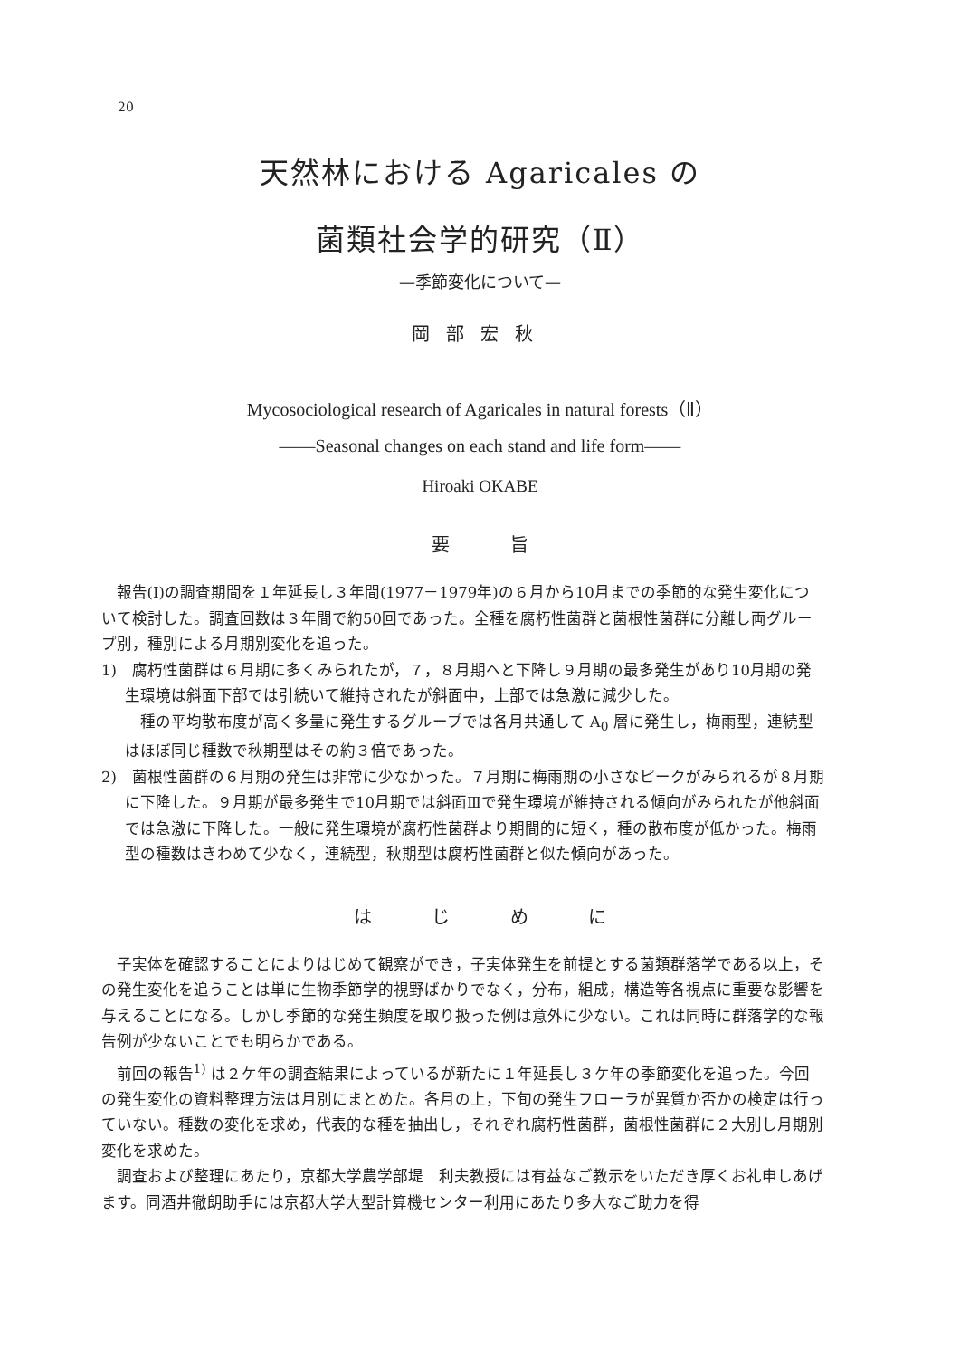20
天然林における Agaricales の
菌類社会学的研究（Ⅱ）
—季節変化について—
岡部宏秋
Mycosociological research of Agaricales in natural forests（Ⅱ）
——Seasonal changes on each stand and life form——
Hiroaki OKABE
要 旨
報告(Ⅰ)の調査期間を１年延長し３年間(1977－1979年)の６月から10月までの季節的な発生変化について検討した。調査回数は３年間で約50回であった。全種を腐朽性菌群と菌根性菌群に分離し両グループ別，種別による月期別変化を追った。
1)　腐朽性菌群は６月期に多くみられたが，７，８月期へと下降し９月期の最多発生があり10月期の発生環境は斜面下部では引続いて維持されたが斜面中，上部では急激に減少した。
種の平均散布度が高く多量に発生するグループでは各月共通して A<sub>0</sub> 層に発生し，梅雨型，連続型はほぼ同じ種数で秋期型はその約３倍であった。
2)　菌根性菌群の６月期の発生は非常に少なかった。７月期に梅雨期の小さなピークがみられるが８月期に下降した。９月期が最多発生で10月期では斜面Ⅲで発生環境が維持される傾向がみられたが他斜面では急激に下降した。一般に発生環境が腐朽性菌群より期間的に短く，種の散布度が低かった。梅雨型の種数はきわめて少なく，連続型，秋期型は腐朽性菌群と似た傾向があった。
は じ め に
子実体を確認することによりはじめて観察ができ，子実体発生を前提とする菌類群落学である以上，その発生変化を追うことは単に生物季節学的視野ばかりでなく，分布，組成，構造等各視点に重要な影響を与えることになる。しかし季節的な発生頻度を取り扱った例は意外に少ない。これは同時に群落学的な報告例が少ないことでも明らかである。
前回の報告<sup>1)</sup> は２ケ年の調査結果によっているが新たに１年延長し３ケ年の季節変化を追った。今回の発生変化の資料整理方法は月別にまとめた。各月の上，下旬の発生フローラが異質か否かの検定は行っていない。種数の変化を求め，代表的な種を抽出し，それぞれ腐朽性菌群，菌根性菌群に２大別し月期別変化を求めた。
調査および整理にあたり，京都大学農学部堤　利夫教授には有益なご教示をいただき厚くお礼申しあげます。同酒井徹朗助手には京都大学大型計算機センター利用にあたり多大なご助力を得